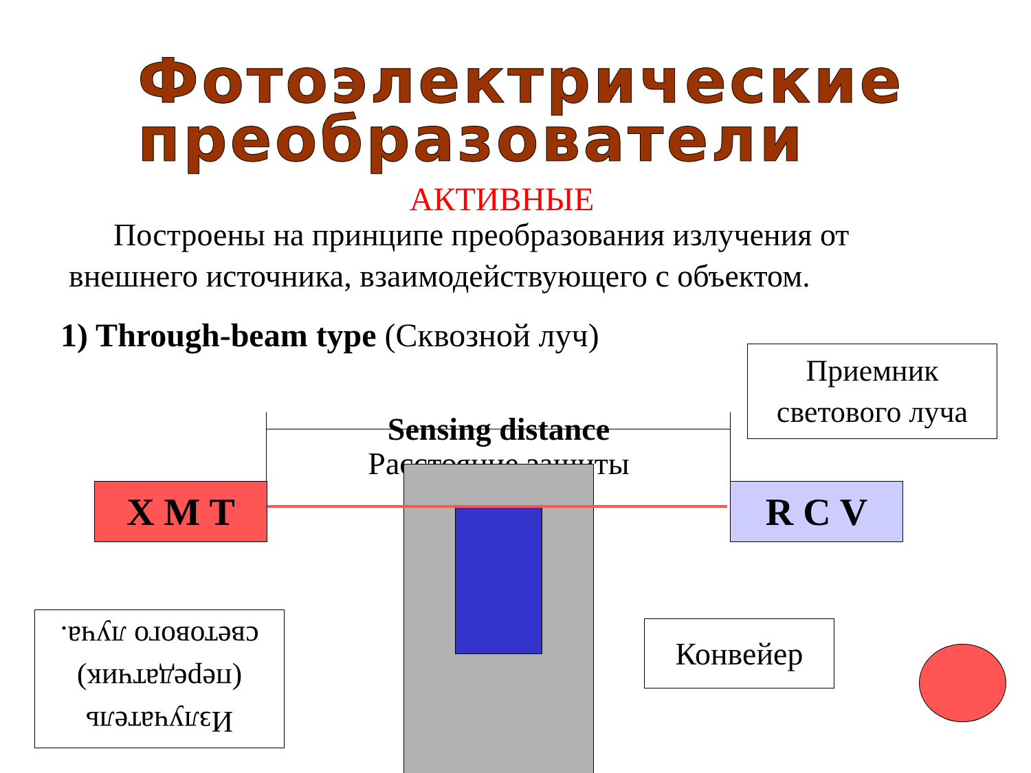Фотоэлектрические преобразователи
АКТИВНЫЕ
Построены на принципе преобразования излучения от внешнего источника, взаимодействующего с объектом.
1) Through-beam type (Сквозной луч)
Приемник светового луча
Sensing distance
Расстояние защиты
X M T R C V
Излучатель (передатчик) светового луча.
Конвейер